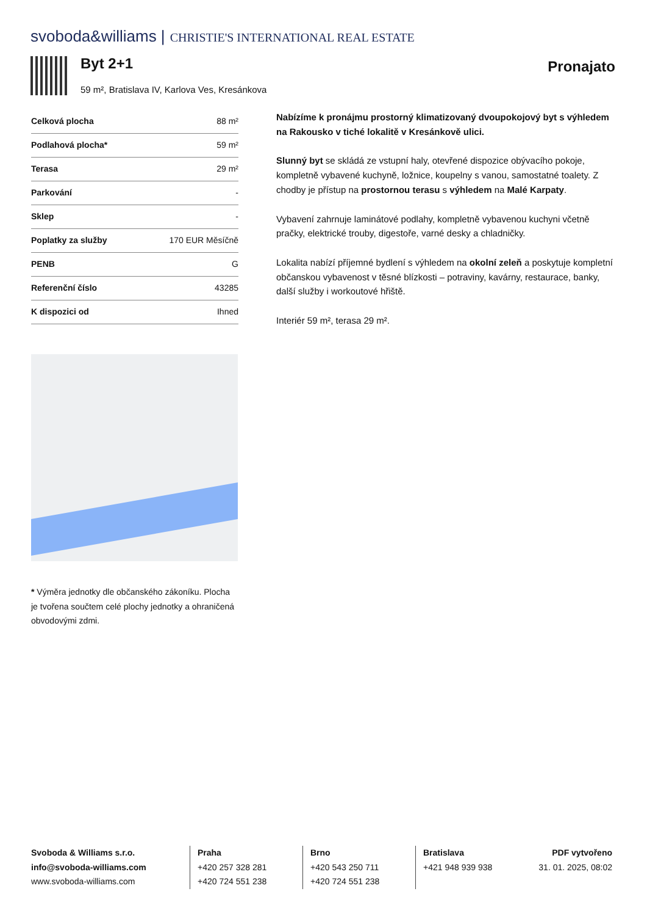svoboda&williams | CHRISTIE'S INTERNATIONAL REAL ESTATE
Byt 2+1
59 m², Bratislava IV, Karlova Ves, Kresánkova
Pronajato
| Celková plocha | 88 m² |
| Podlahová plocha* | 59 m² |
| Terasa | 29 m² |
| Parkování | - |
| Sklep | - |
| Poplatky za služby | 170 EUR Měsíčně |
| PENB | G |
| Referenční číslo | 43285 |
| K dispozici od | Ihned |
* Výměra jednotky dle občanského zákoníku. Plocha je tvořena součtem celé plochy jednotky a ohraničená obvodovými zdmi.
Nabízíme k pronájmu prostorný klimatizovaný dvoupokojový byt s výhledem na Rakousko v tiché lokalitě v Kresánkově ulici.
Slunný byt se skládá ze vstupní haly, otevřené dispozice obývacího pokoje, kompletně vybavené kuchyně, ložnice, koupelny s vanou, samostatné toalety. Z chodby je přístup na prostornou terasu s výhledem na Malé Karpaty.
Vybavení zahrnuje laminátové podlahy, kompletně vybavenou kuchyni včetně pračky, elektrické trouby, digestoře, varné desky a chladničky.
Lokalita nabízí příjemné bydlení s výhledem na okolní zeleň a poskytuje kompletní občanskou vybavenost v těsné blízkosti – potraviny, kavárny, restaurace, banky, další služby i workoutové hřiště.
Interiér 59 m², terasa 29 m².
Svoboda & Williams s.r.o.
info@svoboda-williams.com
www.svoboda-williams.com
Praha
+420 257 328 281
+420 724 551 238
Brno
+420 543 250 711
+420 724 551 238
Bratislava
+421 948 939 938
PDF vytvořeno
31. 01. 2025, 08:02